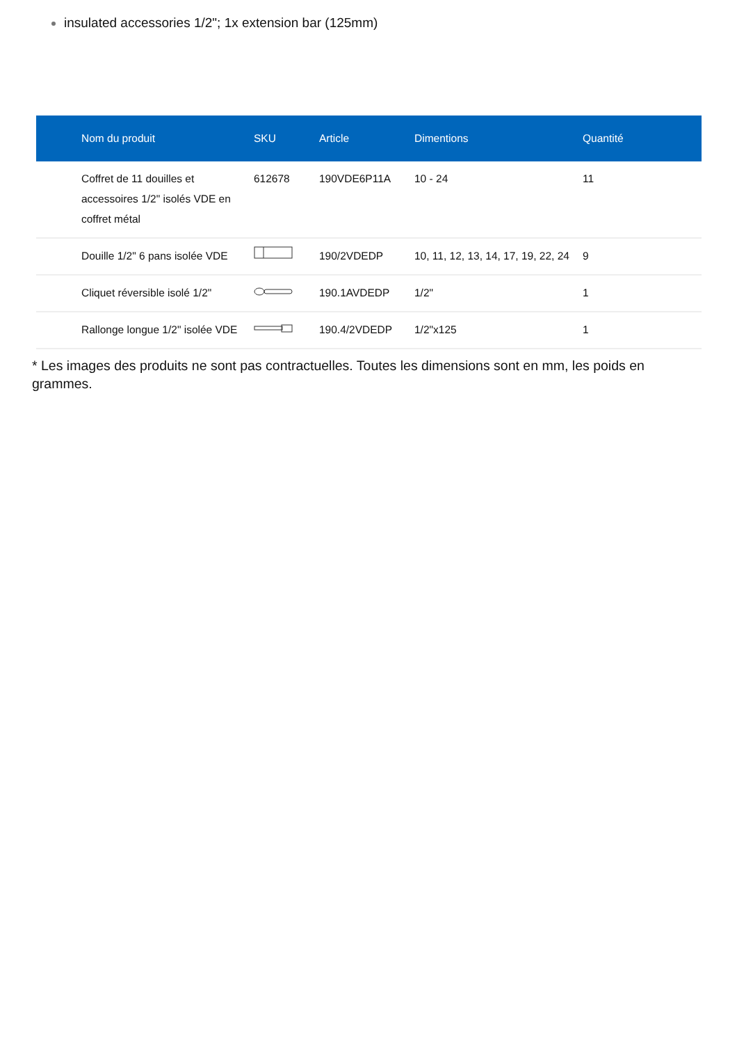insulated accessories 1/2"; 1x extension bar (125mm)
| Nom du produit | SKU | Article | Dimentions | Quantité |
| --- | --- | --- | --- | --- |
| Coffret de 11 douilles et accessoires 1/2" isolés VDE en coffret métal | 612678 | 190VDE6P11A | 10 - 24 | 11 |
| Douille 1/2" 6 pans isolée VDE | | 190/2VDEDP | 10, 11, 12, 13, 14, 17, 19, 22, 24 | 9 |
| Cliquet réversible isolé 1/2" | | 190.1AVDEDP | 1/2" | 1 |
| Rallonge longue 1/2" isolée VDE | | 190.4/2VDEDP | 1/2"x125 | 1 |
* Les images des produits ne sont pas contractuelles. Toutes les dimensions sont en mm, les poids en grammes.